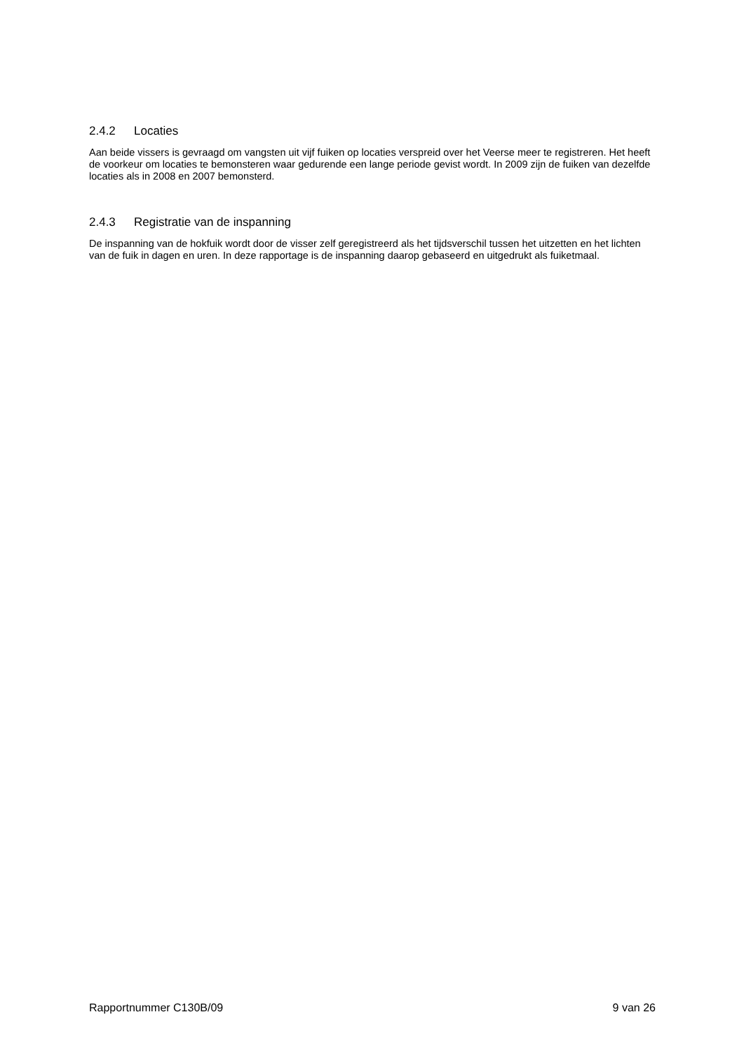2.4.2 Locaties
Aan beide vissers is gevraagd om vangsten uit vijf fuiken op locaties verspreid over het Veerse meer te registreren. Het heeft de voorkeur om locaties te bemonsteren waar gedurende een lange periode gevist wordt. In 2009 zijn de fuiken van dezelfde locaties als in 2008 en 2007 bemonsterd.
2.4.3 Registratie van de inspanning
De inspanning van de hokfuik wordt door de visser zelf geregistreerd als het tijdsverschil tussen het uitzetten en het lichten van de fuik in dagen en uren. In deze rapportage is de inspanning daarop gebaseerd en uitgedrukt als fuiketmaal.
Rapportnummer C130B/09 9 van 26